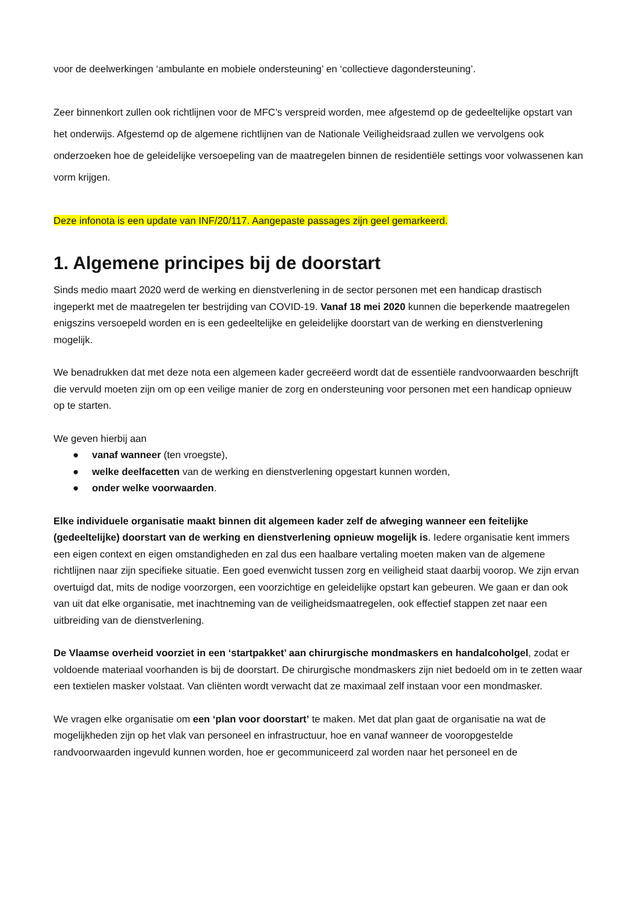voor de deelwerkingen ‘ambulante en mobiele ondersteuning’ en ‘collectieve dagondersteuning’.
Zeer binnenkort zullen ook richtlijnen voor de MFC’s verspreid worden, mee afgestemd op de gedeeltelijke opstart van het onderwijs. Afgestemd op de algemene richtlijnen van de Nationale Veiligheidsraad zullen we vervolgens ook onderzoeken hoe de geleidelijke versoepeling van de maatregelen binnen de residentiële settings voor volwassenen kan vorm krijgen.
Deze infonota is een update van INF/20/117. Aangepaste passages zijn geel gemarkeerd.
1. Algemene principes bij de doorstart
Sinds medio maart 2020 werd de werking en dienstverlening in de sector personen met een handicap drastisch ingeperkt met de maatregelen ter bestrijding van COVID-19. Vanaf 18 mei 2020 kunnen die beperkende maatregelen enigszins versoepeld worden en is een gedeeltelijke en geleidelijke doorstart van de werking en dienstverlening mogelijk.
We benadrukken dat met deze nota een algemeen kader gecreëerd wordt dat de essentiële randvoorwaarden beschrijft die vervuld moeten zijn om op een veilige manier de zorg en ondersteuning voor personen met een handicap opnieuw op te starten.
We geven hierbij aan
● vanaf wanneer (ten vroegste),
● welke deelfacetten van de werking en dienstverlening opgestart kunnen worden,
● onder welke voorwaarden.
Elke individuele organisatie maakt binnen dit algemeen kader zelf de afweging wanneer een feitelijke (gedeeltelijke) doorstart van de werking en dienstverlening opnieuw mogelijk is. Iedere organisatie kent immers een eigen context en eigen omstandigheden en zal dus een haalbare vertaling moeten maken van de algemene richtlijnen naar zijn specifieke situatie. Een goed evenwicht tussen zorg en veiligheid staat daarbij voorop. We zijn ervan overtuigd dat, mits de nodige voorzorgen, een voorzichtige en geleidelijke opstart kan gebeuren. We gaan er dan ook van uit dat elke organisatie, met inachtneming van de veiligheidsmaatregelen, ook effectief stappen zet naar een uitbreiding van de dienstverlening.
De Vlaamse overheid voorziet in een ‘startpakket’ aan chirurgische mondmaskers en handalcoholgel, zodat er voldoende materiaal voorhanden is bij de doorstart. De chirurgische mondmaskers zijn niet bedoeld om in te zetten waar een textielen masker volstaat. Van cliënten wordt verwacht dat ze maximaal zelf instaan voor een mondmasker.
We vragen elke organisatie om een ‘plan voor doorstart’ te maken. Met dat plan gaat de organisatie na wat de mogelijkheden zijn op het vlak van personeel en infrastructuur, hoe en vanaf wanneer de vooropgestelde randvoorwaarden ingevuld kunnen worden, hoe er gecommuniceerd zal worden naar het personeel en de